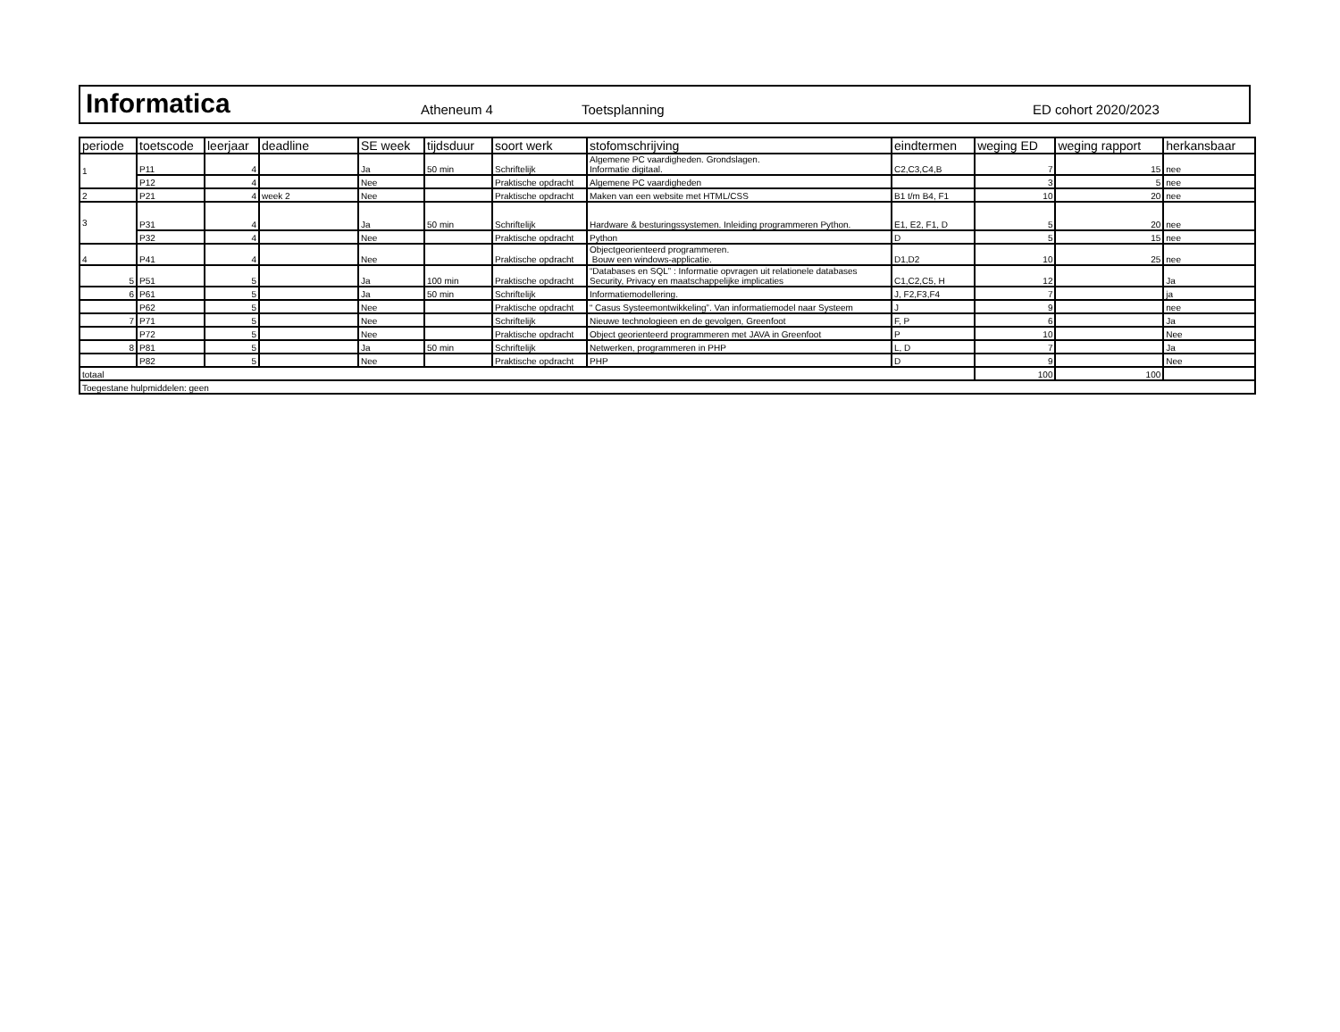Informatica
Atheneum 4
Toetsplanning
ED cohort 2020/2023
| periode | toetscode | leerjaar | deadline | SE week | tijdsduur | soort werk | stofomschrijving | eindtermen | weging ED | weging rapport | herkansbaar |
| --- | --- | --- | --- | --- | --- | --- | --- | --- | --- | --- | --- |
| 1 | P11 | 4 | | Ja | 50 min | Schriftelijk | Algemene PC vaardigheden. Grondslagen. Informatie digitaal. | C2,C3,C4,B | 7 | 15 | nee |
| | P12 | 4 | | Nee | | Praktische opdracht | Algemene PC vaardigheden | | 3 | 5 | nee |
| 2 | P21 | 4 | week 2 | Nee | | Praktische opdracht | Maken van een website met HTML/CSS | B1 t/m B4, F1 | 10 | 20 | nee |
| 3 | P31 | 4 | | Ja | 50 min | Schriftelijk | Hardware & besturingssystemen. Inleiding programmeren Python. | E1, E2, F1, D | 5 | 20 | nee |
| | P32 | 4 | | Nee | | Praktische opdracht | Python | D | 5 | 15 | nee |
| 4 | P41 | 4 | | Nee | | Praktische opdracht | Objectgeorienteerd programmeren. Bouw een windows-applicatie. | D1,D2 | 10 | 25 | nee |
| 5 | P51 | 5 | | Ja | 100 min | Praktische opdracht | “Databases en SQL” : Informatie opvragen uit relationele databases Security, Privacy en maatschappelijke implicaties | C1,C2,C5, H | 12 | | Ja |
| 6 | P61 | 5 | | Ja | 50 min | Schriftelijk | Informatiemodellering. | J, F2,F3,F4 | 7 | | ja |
| | P62 | 5 | | Nee | | Praktische opdracht | “ Casus Systeemontwikkeling”. Van informatiemodel naar Systeem | J | 9 | | nee |
| 7 | P71 | 5 | | Nee | | Schriftelijk | Nieuwe technologieen en de gevolgen, Greenfoot | F, P | 6 | | Ja |
| | P72 | 5 | | Nee | | Praktische opdracht | Object georienteerd programmeren met JAVA in Greenfoot | P | 10 | | Nee |
| 8 | P81 | 5 | | Ja | 50 min | Schriftelijk | Netwerken, programmeren in PHP | L, D | 7 | | Ja |
| | P82 | 5 | | Nee | | Praktische opdracht | PHP | D | 9 | | Nee |
| totaal | | | | | | | | | 100 | 100 | |
| Toegestane hulpmiddelen: geen | | | | | | | | | | | |